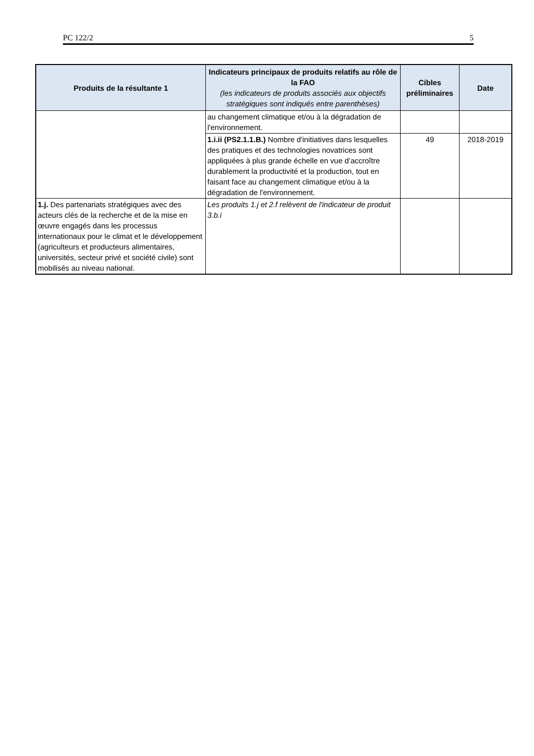PC 122/2 5
| Produits de la résultante 1 | Indicateurs principaux de produits relatifs au rôle de la FAO (les indicateurs de produits associés aux objectifs stratégiques sont indiqués entre parenthèses) | Cibles préliminaires | Date |
| --- | --- | --- | --- |
| | au changement climatique et/ou à la dégradation de l'environnement. | | |
| | 1.i.ii (PS2.1.1.B.) Nombre d'initiatives dans lesquelles des pratiques et des technologies novatrices sont appliquées à plus grande échelle en vue d’accroître durablement la productivité et la production, tout en faisant face au changement climatique et/ou à la dégradation de l'environnement. | 49 | 2018-2019 |
| 1.j. Des partenariats stratégiques avec des acteurs clés de la recherche et de la mise en œuvre engagés dans les processus internationaux pour le climat et le développement (agriculteurs et producteurs alimentaires, universités, secteur privé et société civile) sont mobilisés au niveau national. | Les produits 1.j et 2.f relèvent de l'indicateur de produit 3.b.i | | |